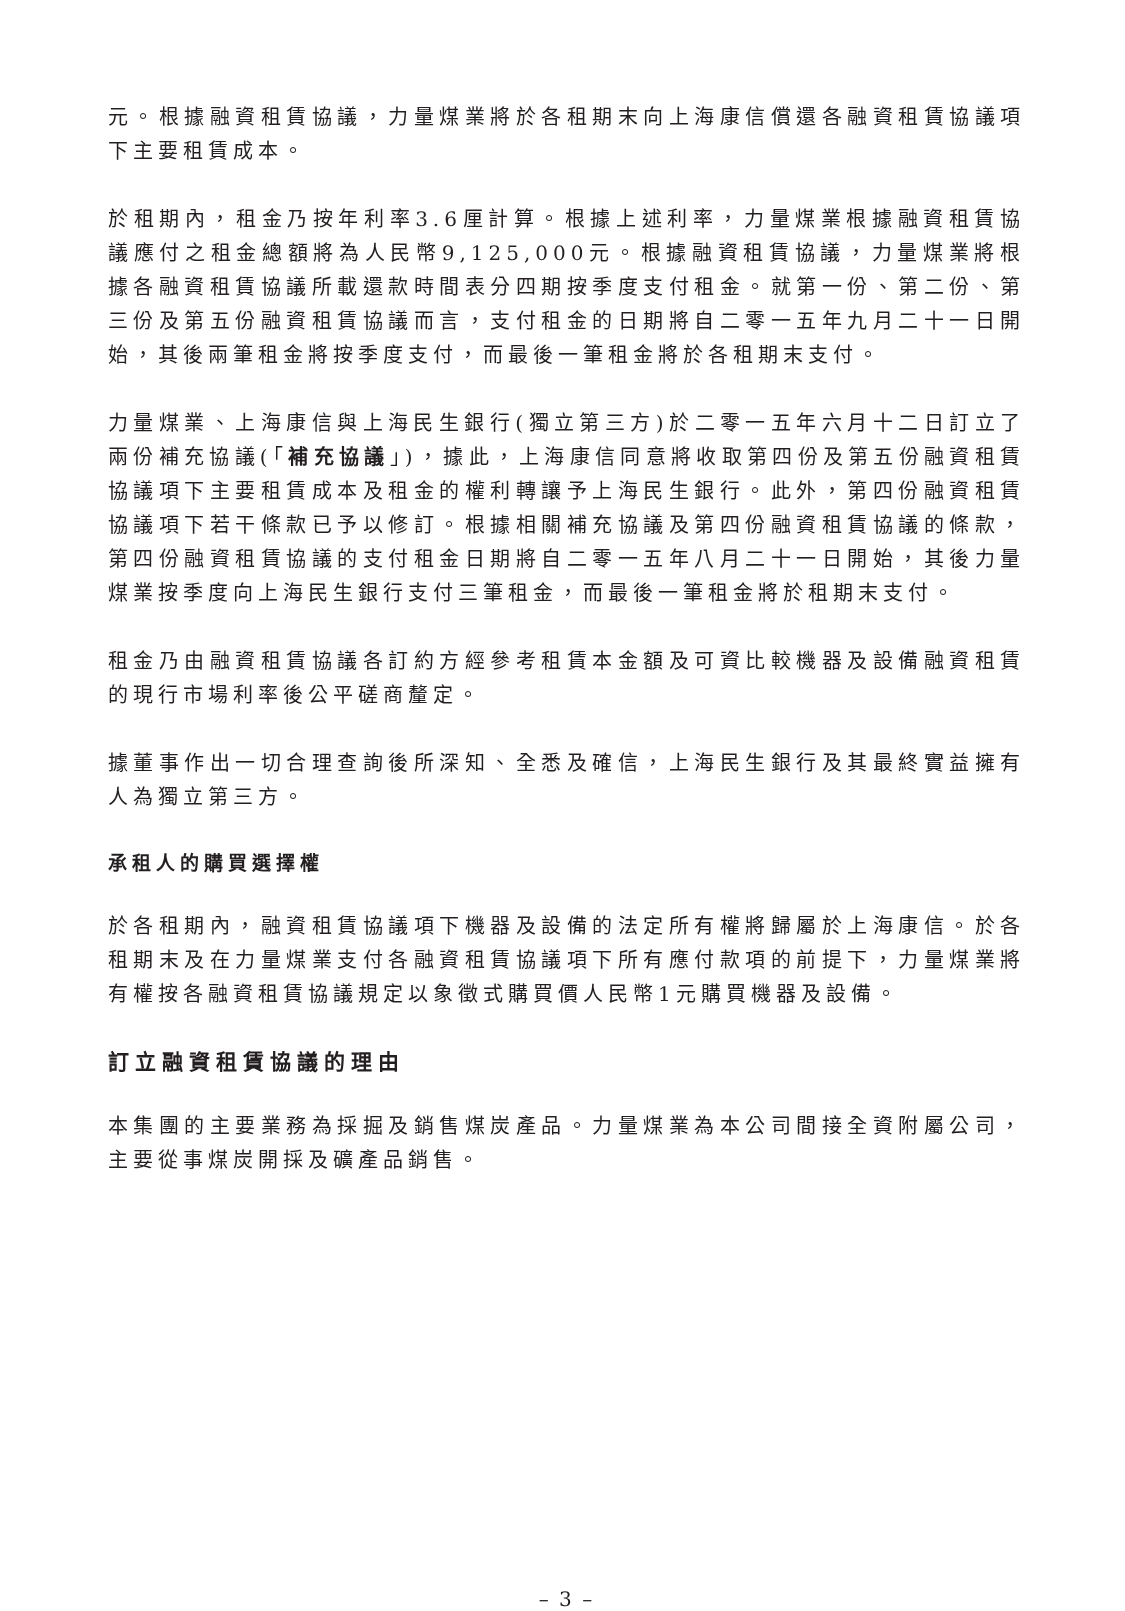元。根據融資租賃協議，力量煤業將於各租期末向上海康信償還各融資租賃協議項下主要租賃成本。
於租期內，租金乃按年利率3.6厘計算。根據上述利率，力量煤業根據融資租賃協議應付之租金總額將為人民幣9,125,000元。根據融資租賃協議，力量煤業將根據各融資租賃協議所載還款時間表分四期按季度支付租金。就第一份、第二份、第三份及第五份融資租賃協議而言，支付租金的日期將自二零一五年九月二十一日開始，其後兩筆租金將按季度支付，而最後一筆租金將於各租期末支付。
力量煤業、上海康信與上海民生銀行(獨立第三方)於二零一五年六月十二日訂立了兩份補充協議(「補充協議」)，據此，上海康信同意將收取第四份及第五份融資租賃協議項下主要租賃成本及租金的權利轉讓予上海民生銀行。此外，第四份融資租賃協議項下若干條款已予以修訂。根據相關補充協議及第四份融資租賃協議的條款，第四份融資租賃協議的支付租金日期將自二零一五年八月二十一日開始，其後力量煤業按季度向上海民生銀行支付三筆租金，而最後一筆租金將於租期末支付。
租金乃由融資租賃協議各訂約方經參考租賃本金額及可資比較機器及設備融資租賃的現行市場利率後公平磋商釐定。
據董事作出一切合理查詢後所深知、全悉及確信，上海民生銀行及其最終實益擁有人為獨立第三方。
承租人的購買選擇權
於各租期內，融資租賃協議項下機器及設備的法定所有權將歸屬於上海康信。於各租期末及在力量煤業支付各融資租賃協議項下所有應付款項的前提下，力量煤業將有權按各融資租賃協議規定以象徵式購買價人民幣1元購買機器及設備。
訂立融資租賃協議的理由
本集團的主要業務為採掘及銷售煤炭產品。力量煤業為本公司間接全資附屬公司，主要從事煤炭開採及礦產品銷售。
– 3 –